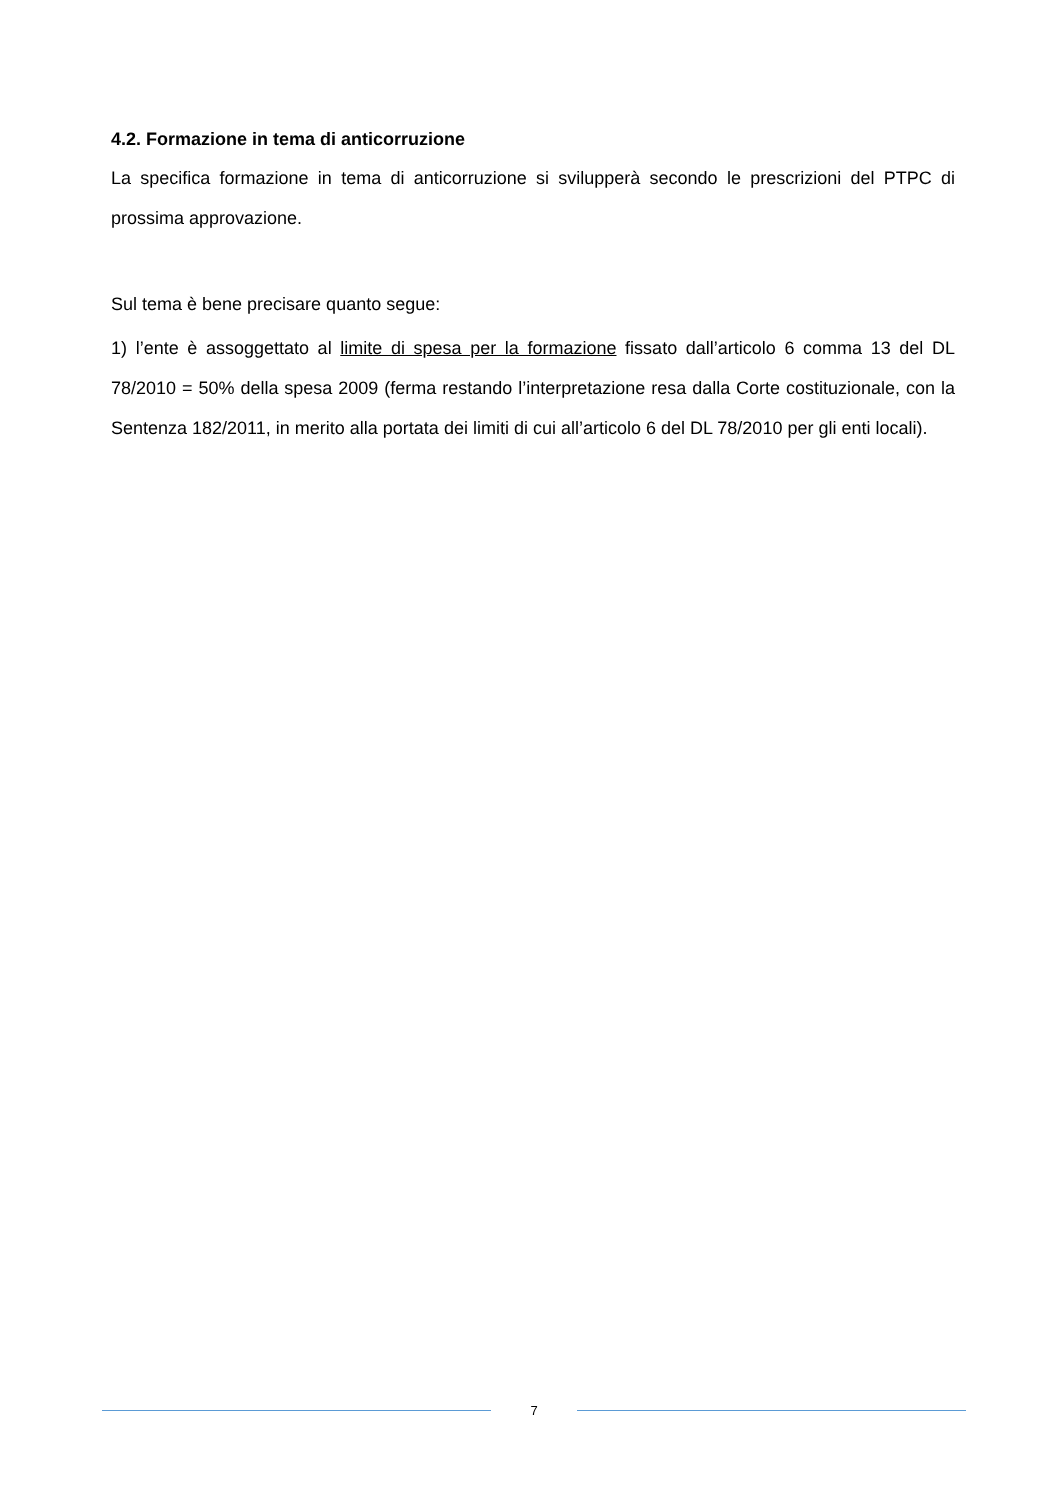4.2. Formazione in tema di anticorruzione
La specifica formazione in tema di anticorruzione si svilupperà secondo le prescrizioni del PTPC di prossima approvazione.
Sul tema è bene precisare quanto segue:
1) l’ente è assoggettato al limite di spesa per la formazione fissato dall’articolo 6 comma 13 del DL 78/2010 = 50% della spesa 2009 (ferma restando l’interpretazione resa dalla Corte costituzionale, con la Sentenza 182/2011, in merito alla portata dei limiti di cui all’articolo 6 del DL 78/2010 per gli enti locali).
7